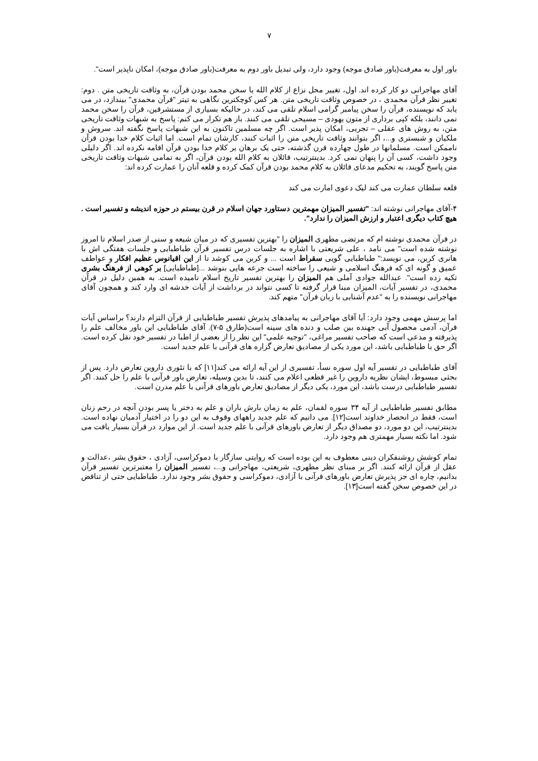۷
باور اول به معرفت(باور صادق موجه) وجود دارد، ولی تبدیل باور دوم به معرفت(باور صادق موجه)، امکان ناپذیر است".
آقای مهاجرانی دو کار کرده اند. اول، تغییر محل نزاع از کلام الله یا سخن محمد بودن قرآن، به وثاقت تاریخی متن . دوم: تغییر نظر قرآن محمدی ، در خصوص وثاقت تاریخی متن. هر کس کوچکترین نگاهی به تیتر "قرآن محمدی" بیندازد، در می یابد که نویسنده، قرآن را سخن پیامبر گرامی اسلام تلقی می کند، در حالیکه بسیاری از مستشرقین، قرآن را سخن محمد نمی دانند، بلکه کپی برداری از متون یهودی – مسیحی تلقی می کنند. باز هم تکرار می کنم: پاسخ به شبهات وثاقت تاریخی متن، به روش های عقلی – تجربی، امکان پذیر است. اگر چه مسلمین تاکنون به این شبهات پاسخ نگفته اند. سروش و ملکیان و شبستری و...، اگر بتوانند وثاقت تاریخی متن را اثبات کنند، کارشان تمام است. اما اثبات کلام خدا بودن قرآن ناممکن است. مسلمانها در طول چهارده قرن گذشته، حتی یک برهان بر کلام خدا بودن قرآن اقامه نکرده اند. اگر دلیلی وجود داشت، کسی آن را پنهان نمی کرد. بدینترتیب، قائلان به کلام الله بودن قرآن، اگر به تمامی شبهات وثاقت تاریخی متن پاسخ گویند، به تحکیم مدعای قائلان به کلام محمد بودن قرآن کمک کرده و قلعه آنان را عمارت کرده اند:
قلعه سلطان عمارت می کند لیک دعوی امارت می کند
۴-آقای مهاجرانی نوشته اند: "تفسیر المیزان مهمترین دستاورد جهان اسلام در قرن بیستم در حوزه اندیشه و تفسیر است . هیچ کتاب دیگری اعتبار و ارزش المیزان را ندارد".
در قرآن محمدی نوشته ام که مرتضی مطهری المیزان را "بهترین تفسیری که در میان شیعه و سنی از صدر اسلام تا امروز نوشته شده است" می نامد ، علی شریعتی با اشاره به جلسات درس تفسیر قرآن طباطبایی و جلسات هفتگی اش با هانری کربن، می نویسد:" طباطبایی گویی سقراط است ... و کربن می کوشد تا از این اقیانوس عظیم افکار و عواطف عمیق و گونه ای که فرهنگ اسلامی و شیعی را ساخته است جرعه هایی بنوشد ...[طباطبایی] بر کوهی از فرهنگ بشری تکیه زده است". عبدالله جوادی آملی هم المیزان را بهترین تفسیر تاریخ اسلام نامیده است. به همین دلیل در قرآن محمدی، در تفسیر آیات، المیزان مبنا قرار گرفته تا کسی نتواند در برداشت از آیات خدشه ای وارد کند و همچون آقای مهاجرانی نویسنده را به "عدم آشنایی با زبان قرآن" متهم کند.
اما پرسش مهمی وجود دارد: آیا آقای مهاجرانی به پیامدهای پذیرش تفسیر طباطبایی از قرآن التزام دارند؟ براساس آیات قرآن، آدمی محصول آبی جهنده بین صلب و دنده های سینه است(طارق ۵-۷). آقای طباطبایی این باور مخالف علم را پذیرفته و مدعی است که صاحب تفسیر مراغی، "توجیه علمی" این نظر را از بعضی از اطبا در تفسیر خود نقل کرده است. اگر حق با طباطبایی باشد، این مورد یکی از مصادیق تعارض گزاره های قرآنی با علم جدید است.
آقای طباطبایی در تفسیر آیه اول سوره نسأ، تفسیری از این آیه ارائه می کند[۱۱] که با تئوری داروین تعارض دارد. پس از بحثی مبسوط، ایشان نظریه داروین را غیر قطعی اعلام می کنند، تا بدین وسیله، تعارض باور قرآنی با علم را حل کنند. اگر تفسیر طباطبایی درست باشد، این مورد، یکی دیگر از مصادیق تعارض باورهای قرآنی با علم مدرن است.
مطابق تفسیر طباطبایی از آیه ۳۴ سوره لقمان، علم به زمان بارش باران و علم به دختر یا پسر بودن آنچه در رحم زنان است، فقط در انحصار خداوند است[۱۲]. می دانیم که علم جدید راههای وقوف به این دو را در اختیار آدمیان نهاده است. بدینترتیب، این دو مورد، دو مصداق دیگر از تعارض باورهای قرآنی با علم جدید است. از این موارد در قرآن بسیار یافت می شود. اما نکته بسیار مهمتری هم وجود دارد.
تمام کوشش روشنفکران دینی معطوف به این بوده است که روایتی سازگار با دموکراسی، آزادی ، حقوق بشر ،عدالت و عقل از قرآن ارائه کنند. اگر بر مبنای نظر مطهری، شریعتی، مهاجرانی و...، تفسیر المیزان را معتبرترین تفسیر قرآن بدانیم، چاره ای جز پذیرش تعارض باورهای قرآنی با آزادی، دموکراسی و حقوق بشر وجود ندارد. طباطبایی حتی از تناقض در این خصوص سخن گفته است[۱۳].